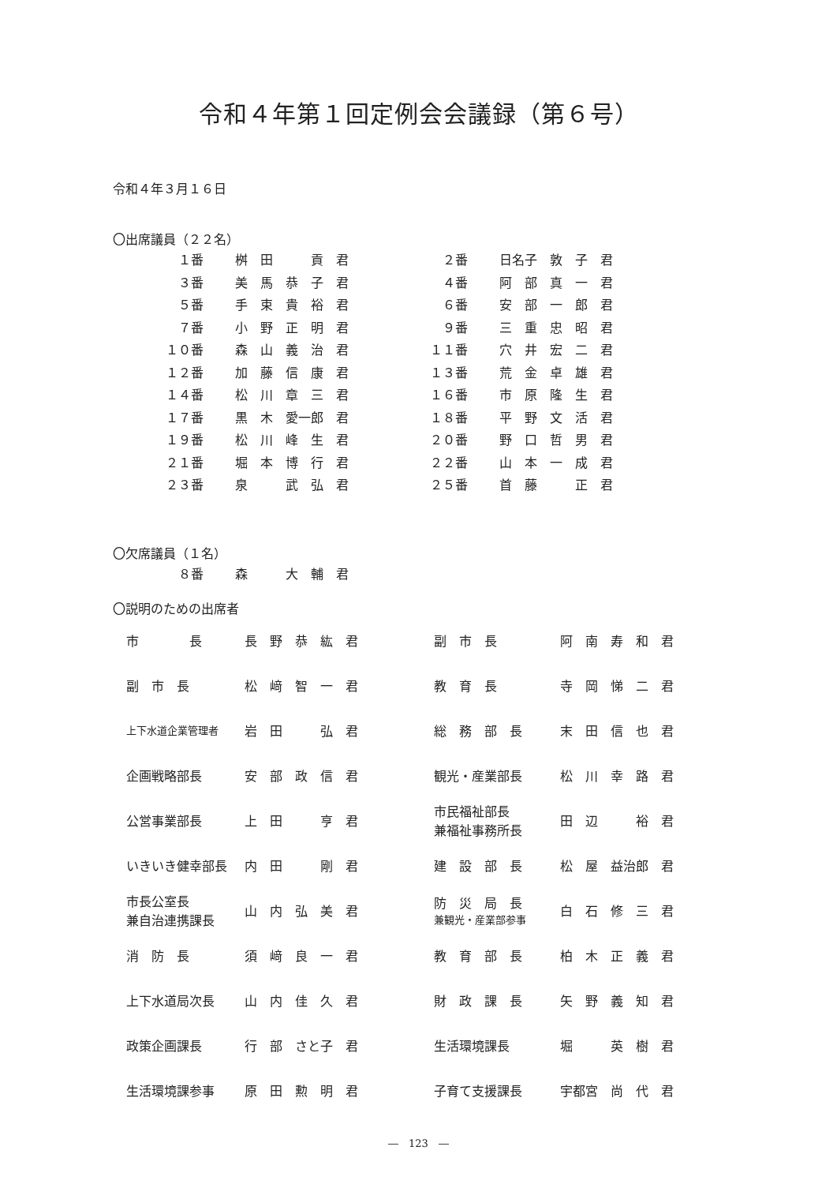令和４年第１回定例会会議録（第６号）
令和４年３月１６日
〇出席議員（２２名）
| １番 | 桝 田 貢 君 | ２番 | 日名子 敦 子 君 |
| ３番 | 美 馬 恭 子 君 | ４番 | 阿 部 真 一 君 |
| ５番 | 手 束 貴 裕 君 | ６番 | 安 部 一 郎 君 |
| ７番 | 小 野 正 明 君 | ９番 | 三 重 忠 昭 君 |
| １０番 | 森 山 義 治 君 | １１番 | 穴 井 宏 二 君 |
| １２番 | 加 藤 信 康 君 | １３番 | 荒 金 卓 雄 君 |
| １４番 | 松 川 章 三 君 | １６番 | 市 原 隆 生 君 |
| １７番 | 黒 木 愛一郎 君 | １８番 | 平 野 文 活 君 |
| １９番 | 松 川 峰 生 君 | ２０番 | 野 口 哲 男 君 |
| ２１番 | 堀 本 博 行 君 | ２２番 | 山 本 一 成 君 |
| ２３番 | 泉 武 弘 君 | ２５番 | 首 藤 正 君 |
〇欠席議員（１名）
| ８番 | 森 大 輔 君 |
〇説明のための出席者
| 市 長 | 長 野 恭 紘 君 | 副 市 長 | 阿 南 寿 和 君 |
| 副 市 長 | 松 﨑 智 一 君 | 教 育 長 | 寺 岡 悌 二 君 |
| 上下水道企業管理者 | 岩 田 弘 君 | 総 務 部 長 | 末 田 信 也 君 |
| 企画戦略部長 | 安 部 政 信 君 | 観光・産業部長 | 松 川 幸 路 君 |
| 公営事業部長 | 上 田 亨 君 | 市民福祉部長 兼福祉事務所長 | 田 辺 裕 君 |
| いきいき健幸部長 | 内 田 剛 君 | 建 設 部 長 | 松 屋 益治郎 君 |
| 市長公室長 兼自治連携課長 | 山 内 弘 美 君 | 防 災 局 長 兼観光・産業部参事 | 白 石 修 三 君 |
| 消 防 長 | 須 﨑 良 一 君 | 教 育 部 長 | 柏 木 正 義 君 |
| 上下水道局次長 | 山 内 佳 久 君 | 財 政 課 長 | 矢 野 義 知 君 |
| 政策企画課長 | 行 部 さと子 君 | 生活環境課長 | 堀 英 樹 君 |
| 生活環境課参事 | 原 田 勲 明 君 | 子育て支援課長 | 宇都宮 尚 代 君 |
―　123　―